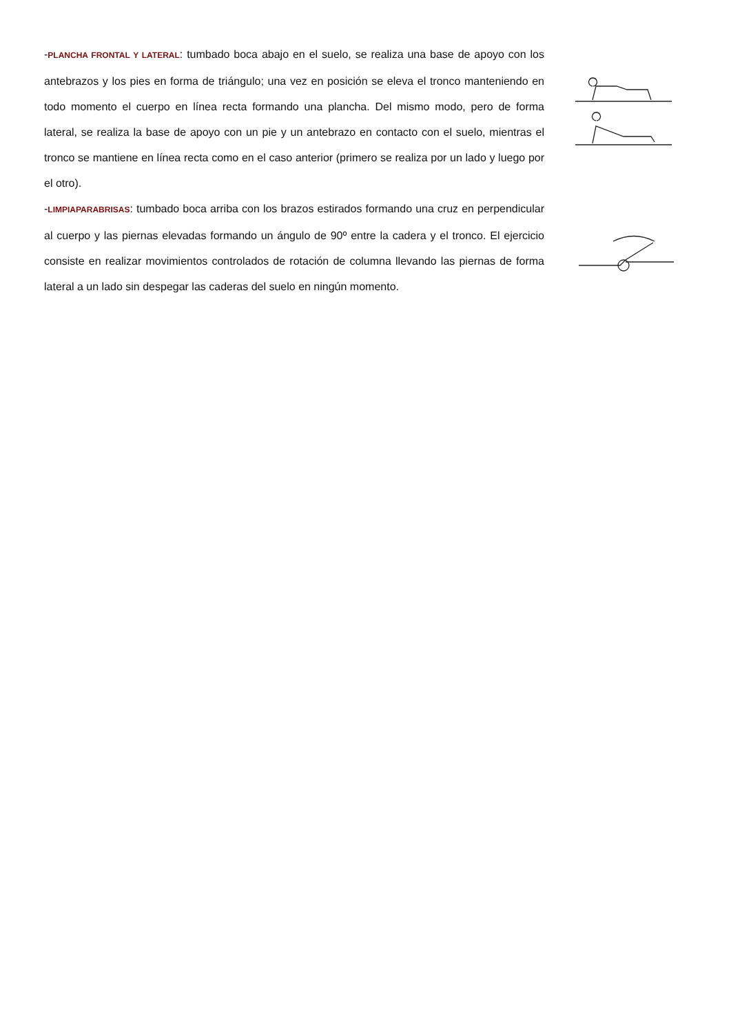-PLANCHA FRONTAL Y LATERAL: tumbado boca abajo en el suelo, se realiza una base de apoyo con los antebrazos y los pies en forma de triángulo; una vez en posición se eleva el tronco manteniendo en todo momento el cuerpo en línea recta formando una plancha. Del mismo modo, pero de forma lateral, se realiza la base de apoyo con un pie y un antebrazo en contacto con el suelo, mientras el tronco se mantiene en línea recta como en el caso anterior (primero se realiza por un lado y luego por el otro).
-LIMPIAPARABRISAS: tumbado boca arriba con los brazos estirados formando una cruz en perpendicular al cuerpo y las piernas elevadas formando un ángulo de 90º entre la cadera y el tronco. El ejercicio consiste en realizar movimientos controlados de rotación de columna llevando las piernas de forma lateral a un lado sin despegar las caderas del suelo en ningún momento.